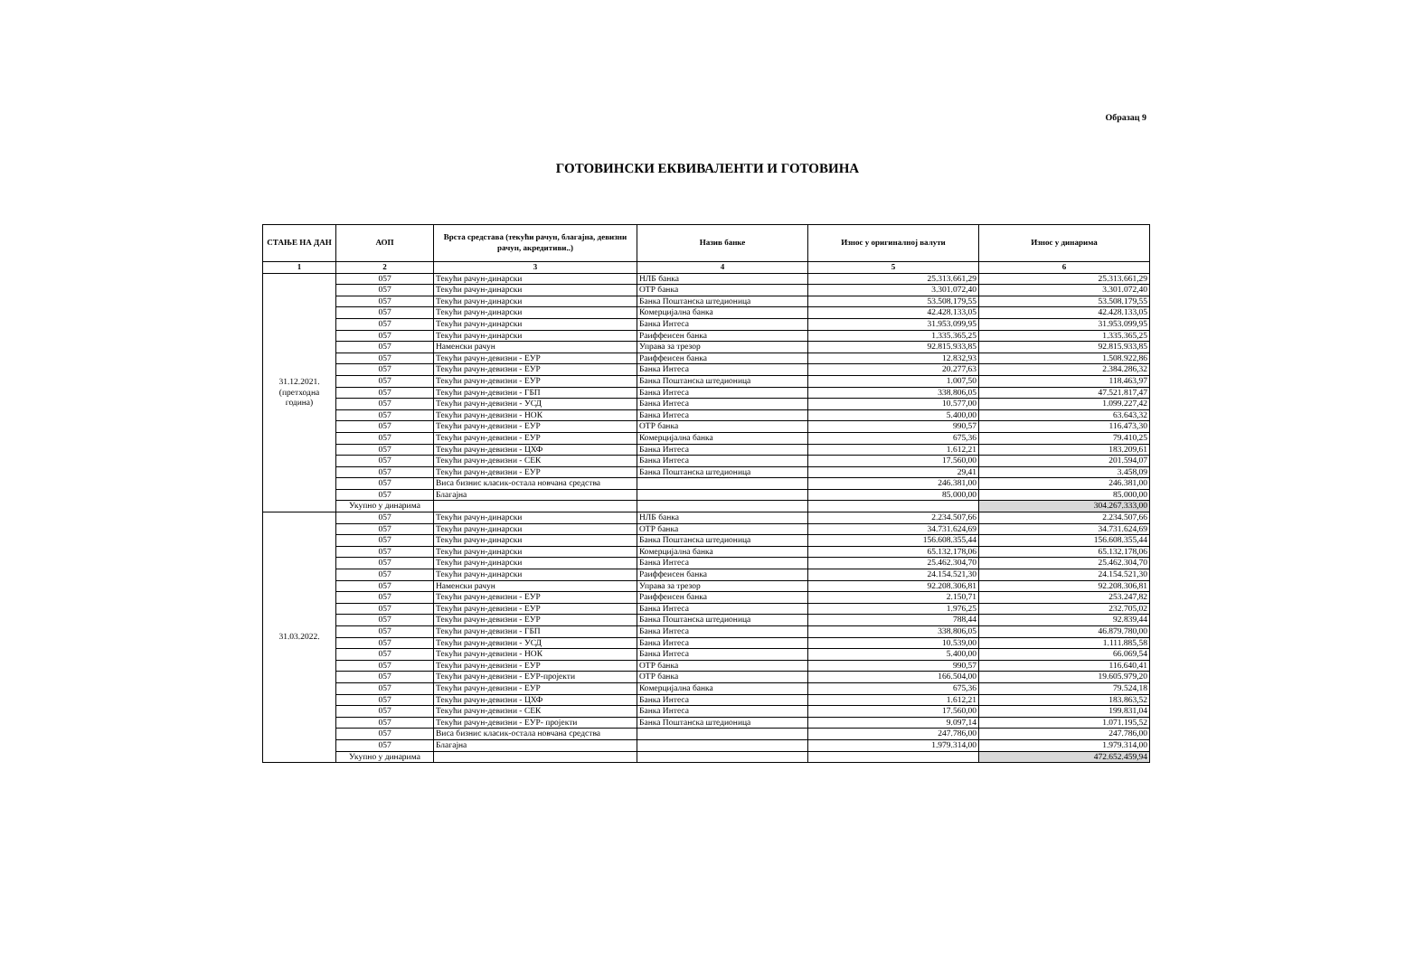Образац 9
ГОТОВИНСКИ ЕКВИВАЛЕНТИ И ГОТОВИНА
| СТАЊЕ НА ДАН | АОП | Врста средстава (текући рачун, благајна, девизни рачун, акредитиви..) | Назив банке | Износ у оригиналној валути | Износ у динарима |
| --- | --- | --- | --- | --- | --- |
| 1 | 2 | 3 | 4 | 5 | 6 |
| 31.12.2021. (претходна година) | 057 | Текући рачун-динарски | НЛБ банка | 25.313.661,29 | 25.313.661,29 |
| | 057 | Текући рачун-динарски | ОТР банка | 3.301.072,40 | 3.301.072,40 |
| | 057 | Текући рачун-динарски | Банка Поштанска штедионица | 53.508.179,55 | 53.508.179,55 |
| | 057 | Текући рачун-динарски | Комерцијална банка | 42.428.133,05 | 42.428.133,05 |
| | 057 | Текући рачун-динарски | Банка Интеса | 31.953.099,95 | 31.953.099,95 |
| | 057 | Текући рачун-динарски | Раиффеисен банка | 1.335.365,25 | 1.335.365,25 |
| | 057 | Наменски рачун | Управа за трезор | 92.815.933,85 | 92.815.933,85 |
| | 057 | Текући рачун-девизни - ЕУР | Раиффеисен банка | 12.832,93 | 1.508.922,86 |
| | 057 | Текући рачун-девизни - ЕУР | Банка Интеса | 20.277,63 | 2.384.286,32 |
| | 057 | Текући рачун-девизни - ЕУР | Банка Поштанска штедионица | 1.007,50 | 118.463,97 |
| | 057 | Текући рачун-девизни - ГБП | Банка Интеса | 338.806,05 | 47.521.817,47 |
| | 057 | Текући рачун-девизни - УСД | Банка Интеса | 10.577,00 | 1.099.227,42 |
| | 057 | Текући рачун-девизни - НОК | Банка Интеса | 5.400,00 | 63.643,32 |
| | 057 | Текући рачун-девизни - ЕУР | ОТР банка | 990,57 | 116.473,30 |
| | 057 | Текући рачун-девизни - ЕУР | Комерцијална банка | 675,36 | 79.410,25 |
| | 057 | Текући рачун-девизни - ЦХФ | Банка Интеса | 1.612,21 | 183.209,61 |
| | 057 | Текући рачун-девизни - СЕК | Банка Интеса | 17.560,00 | 201.594,07 |
| | 057 | Текући рачун-девизни - ЕУР | Банка Поштанска штедионица | 29,41 | 3.458,09 |
| | 057 | Виса бизнис класик-остала новчана средства | | 246.381,00 | 246.381,00 |
| | 057 | Благајна | | 85.000,00 | 85.000,00 |
| | Укупно у динарима | | | | 304.267.333,00 |
| 31.03.2022. | 057 | Текући рачун-динарски | НЛБ банка | 2.234.507,66 | 2.234.507,66 |
| | 057 | Текући рачун-динарски | ОТР банка | 34.731.624,69 | 34.731.624,69 |
| | 057 | Текући рачун-динарски | Банка Поштанска штедионица | 156.608.355,44 | 156.608.355,44 |
| | 057 | Текући рачун-динарски | Комерцијална банка | 65.132.178,06 | 65.132.178,06 |
| | 057 | Текући рачун-динарски | Банка Интеса | 25.462.304,70 | 25.462.304,70 |
| | 057 | Текући рачун-динарски | Раиффеисен банка | 24.154.521,30 | 24.154.521,30 |
| | 057 | Наменски рачун | Управа за трезор | 92.208.306,81 | 92.208.306,81 |
| | 057 | Текући рачун-девизни - ЕУР | Раиффеисен банка | 2.150,71 | 253.247,82 |
| | 057 | Текући рачун-девизни - ЕУР | Банка Интеса | 1.976,25 | 232.705,02 |
| | 057 | Текући рачун-девизни - ЕУР | Банка Поштанска штедионица | 788,44 | 92.839,44 |
| | 057 | Текући рачун-девизни - ГБП | Банка Интеса | 338.806,05 | 46.879.780,00 |
| | 057 | Текући рачун-девизни - УСД | Банка Интеса | 10.539,00 | 1.111.885,58 |
| | 057 | Текући рачун-девизни - НОК | Банка Интеса | 5.400,00 | 66.069,54 |
| | 057 | Текући рачун-девизни - ЕУР | ОТР банка | 990,57 | 116.640,41 |
| | 057 | Текући рачун-девизни - ЕУР-пројекти | ОТР банка | 166.504,00 | 19.605.979,20 |
| | 057 | Текући рачун-девизни - ЕУР | Комерцијална банка | 675,36 | 79.524,18 |
| | 057 | Текући рачун-девизни - ЦХФ | Банка Интеса | 1.612,21 | 183.863,52 |
| | 057 | Текући рачун-девизни - СЕК | Банка Интеса | 17.560,00 | 199.831,04 |
| | 057 | Текући рачун-девизни - ЕУР- пројекти | Банка Поштанска штедионица | 9.097,14 | 1.071.195,52 |
| | 057 | Виса бизнис класик-остала новчана средства | | 247.786,00 | 247.786,00 |
| | 057 | Благајна | | 1.979.314,00 | 1.979.314,00 |
| | Укупно у динарима | | | | 472.652.459,94 |